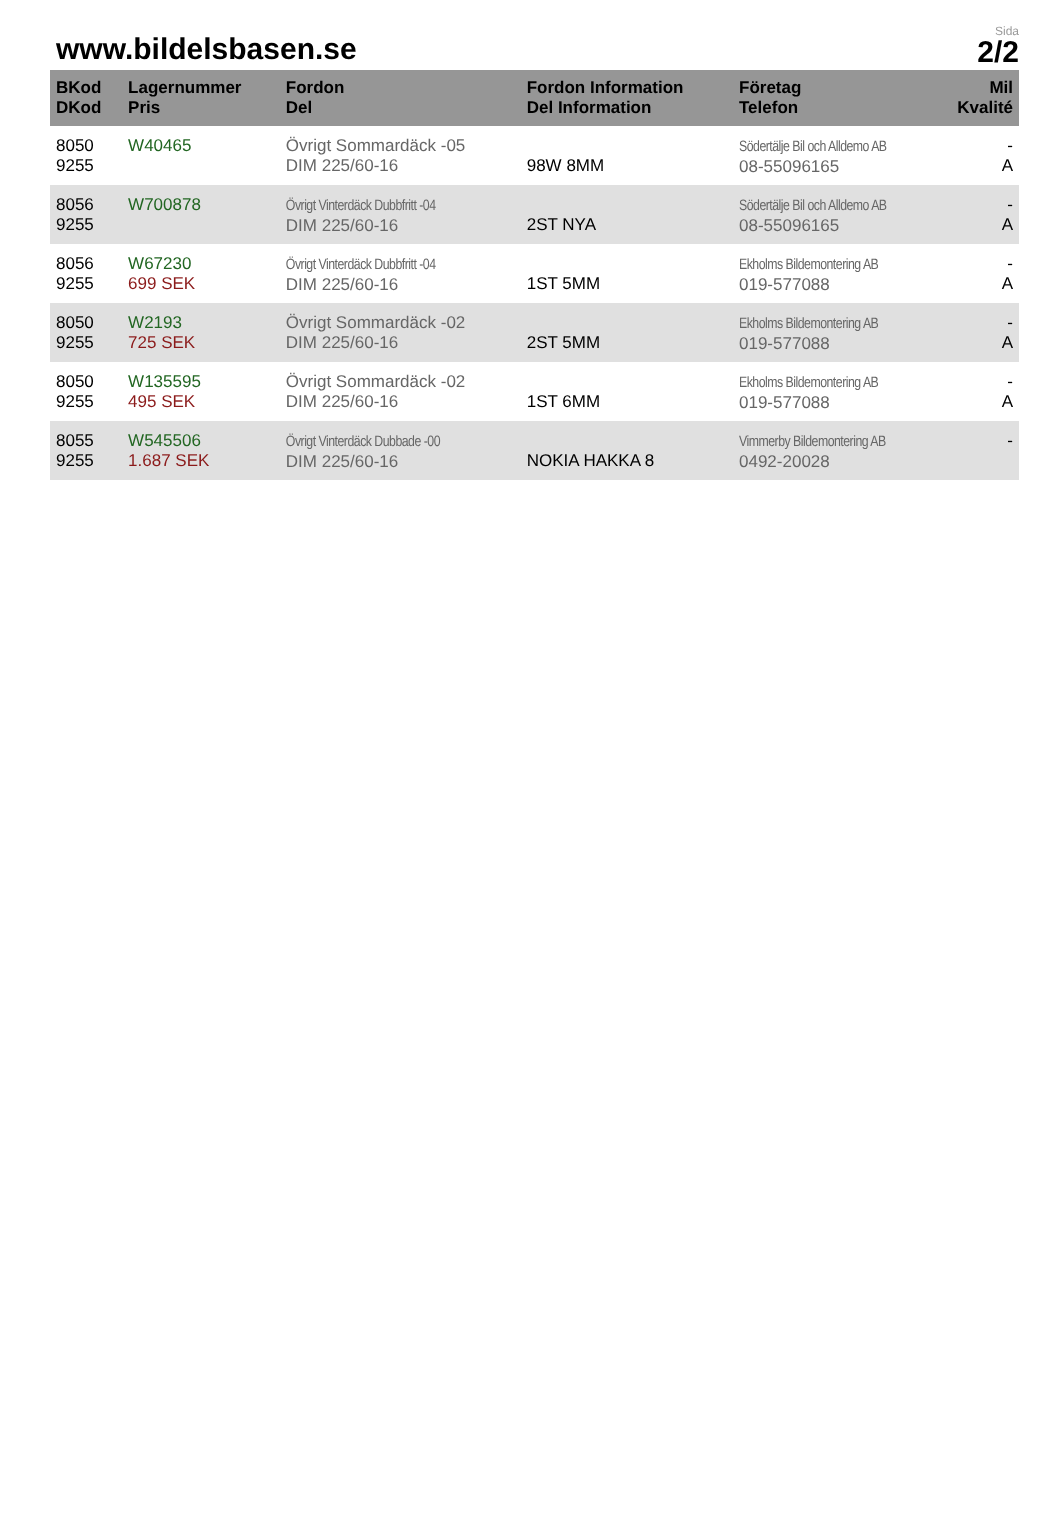www.bildelsbasen.se
Sida
2/2
| BKod DKod | Lagernummer Pris | Fordon Del | Fordon Information Del Information | Företag Telefon | Mil Kvalité |
| --- | --- | --- | --- | --- | --- |
| 8050 9255 | W40465 | Övrigt Sommardäck -05 DIM 225/60-16 | 98W 8MM | Södertälje Bil och Alldemo AB 08-55096165 | - A |
| 8056 9255 | W700878 | Övrigt Vinterdäck Dubbfritt -04 DIM 225/60-16 | 2ST NYA | Södertälje Bil och Alldemo AB 08-55096165 | - A |
| 8056 9255 | W67230 699 SEK | Övrigt Vinterdäck Dubbfritt -04 DIM 225/60-16 | 1ST 5MM | Ekholms Bildemontering AB 019-577088 | - A |
| 8050 9255 | W2193 725 SEK | Övrigt Sommardäck -02 DIM 225/60-16 | 2ST 5MM | Ekholms Bildemontering AB 019-577088 | - A |
| 8050 9255 | W135595 495 SEK | Övrigt Sommardäck -02 DIM 225/60-16 | 1ST 6MM | Ekholms Bildemontering AB 019-577088 | - A |
| 8055 9255 | W545506 1.687 SEK | Övrigt Vinterdäck Dubbade -00 DIM 225/60-16 | NOKIA HAKKA 8 | Vimmerby Bildemontering AB 0492-20028 | - |